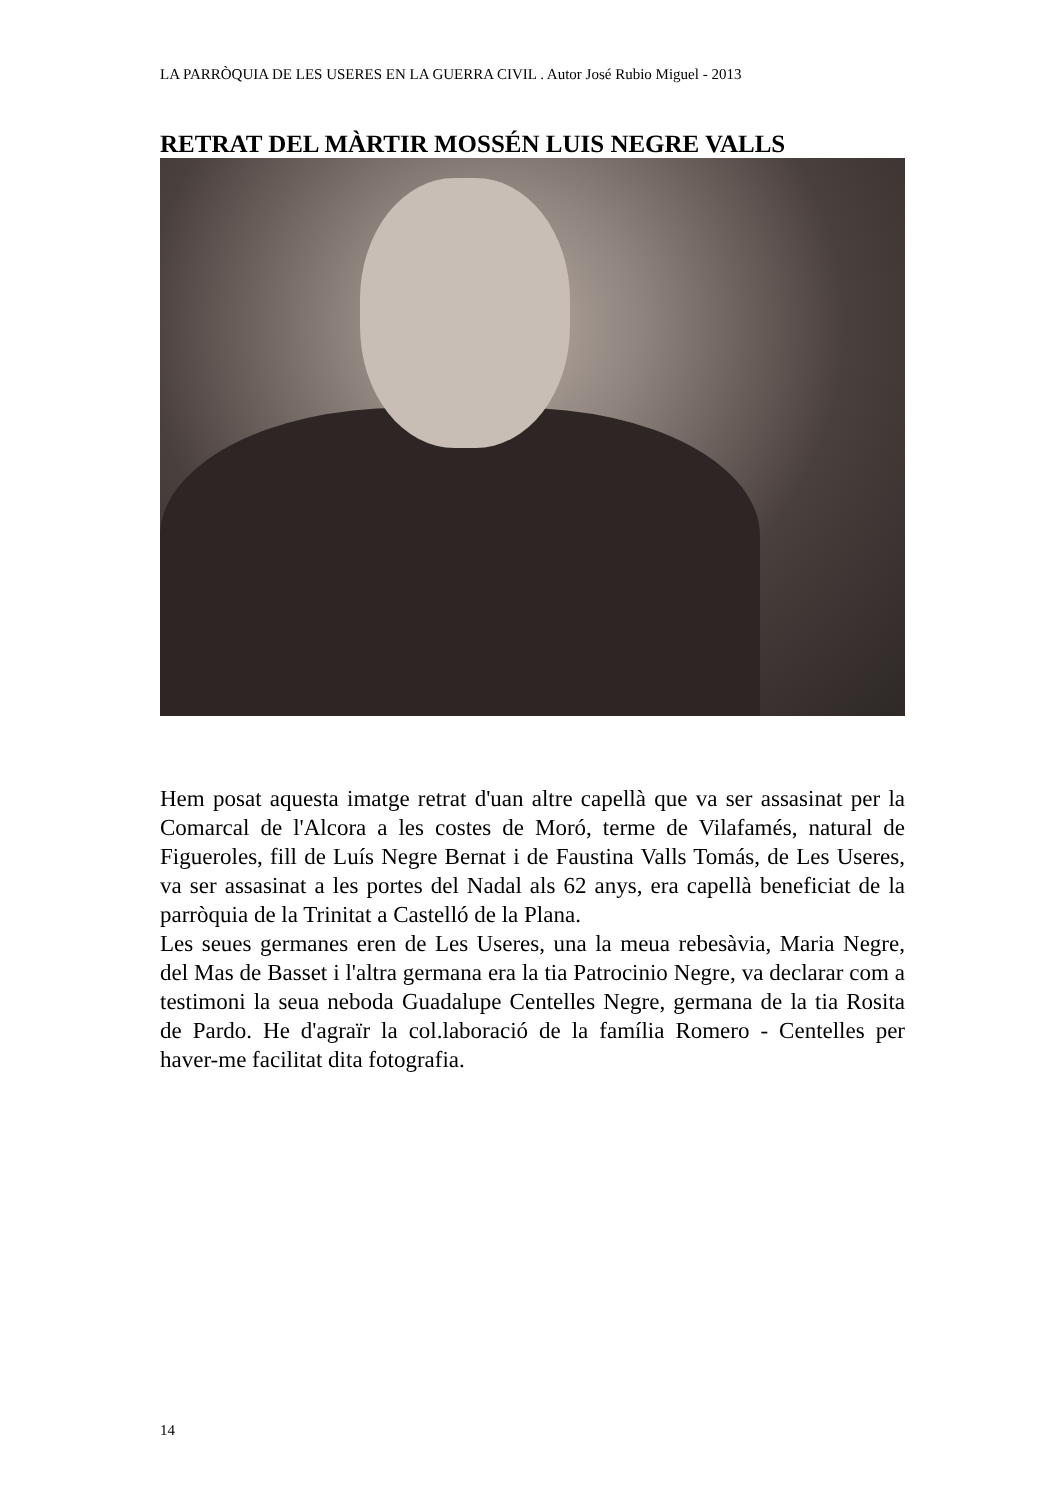LA PARRÒQUIA DE LES USERES EN LA GUERRA CIVIL . Autor José Rubio Miguel - 2013
RETRAT DEL MÀRTIR MOSSÉN LUIS NEGRE VALLS
Hem posat aquesta imatge retrat d'uan altre capellà que va ser assasinat per la Comarcal de l'Alcora a les costes de Moró, terme de Vilafamés, natural de Figueroles, fill de Luís Negre Bernat i de Faustina Valls Tomás, de Les Useres, va ser assasinat a les portes del Nadal als 62 anys, era capellà beneficiat de la parròquia de la Trinitat a Castelló de la Plana.
Les seues germanes eren de Les Useres, una la meua rebesàvia, Maria Negre, del Mas de Basset i l'altra germana era la tia Patrocinio Negre, va declarar com a testimoni la seua neboda Guadalupe Centelles Negre, germana de la tia Rosita de Pardo. He d'agraïr la col.laboració de la família Romero - Centelles per haver-me facilitat dita fotografia.
14